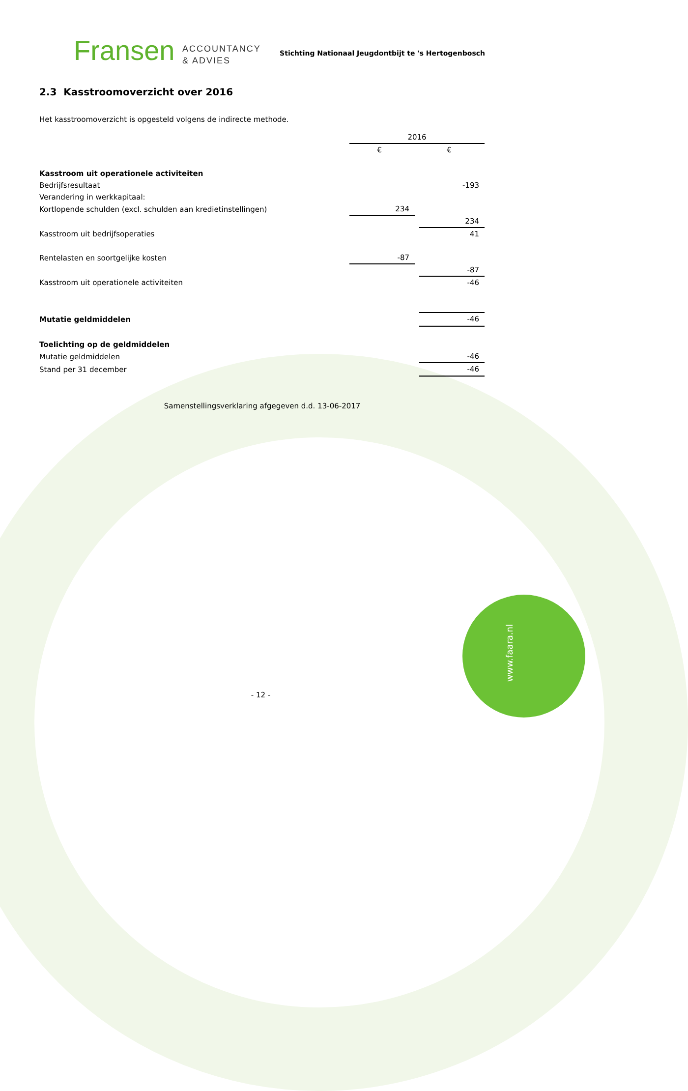www.faara.nl
Fransen ACCOUNTANCY
& ADVIES
Stichting Nationaal Jeugdontbijt te 's Hertogenbosch
2.3 Kasstroomoverzicht over 2016
Het kasstroomoverzicht is opgesteld volgens de indirecte methode.
| | 2016 | | |
| | € | | € |
| Kasstroom uit operationele activiteiten | | | |
| Bedrijfsresultaat | | | -193 |
| Verandering in werkkapitaal: | | | |
| Kortlopende schulden (excl. schulden aan kredietinstellingen) | 234 | | |
| | | | 234 |
| Kasstroom uit bedrijfsoperaties | | | 41 |
| Rentelasten en soortgelijke kosten | -87 | | |
| | | | -87 |
| Kasstroom uit operationele activiteiten | | | -46 |
| Mutatie geldmiddelen | | | -46 |
| Toelichting op de geldmiddelen | | | |
| Mutatie geldmiddelen | | | -46 |
| Stand per 31 december | | | -46 |
Samenstellingsverklaring afgegeven d.d. 13-06-2017
- 12 -